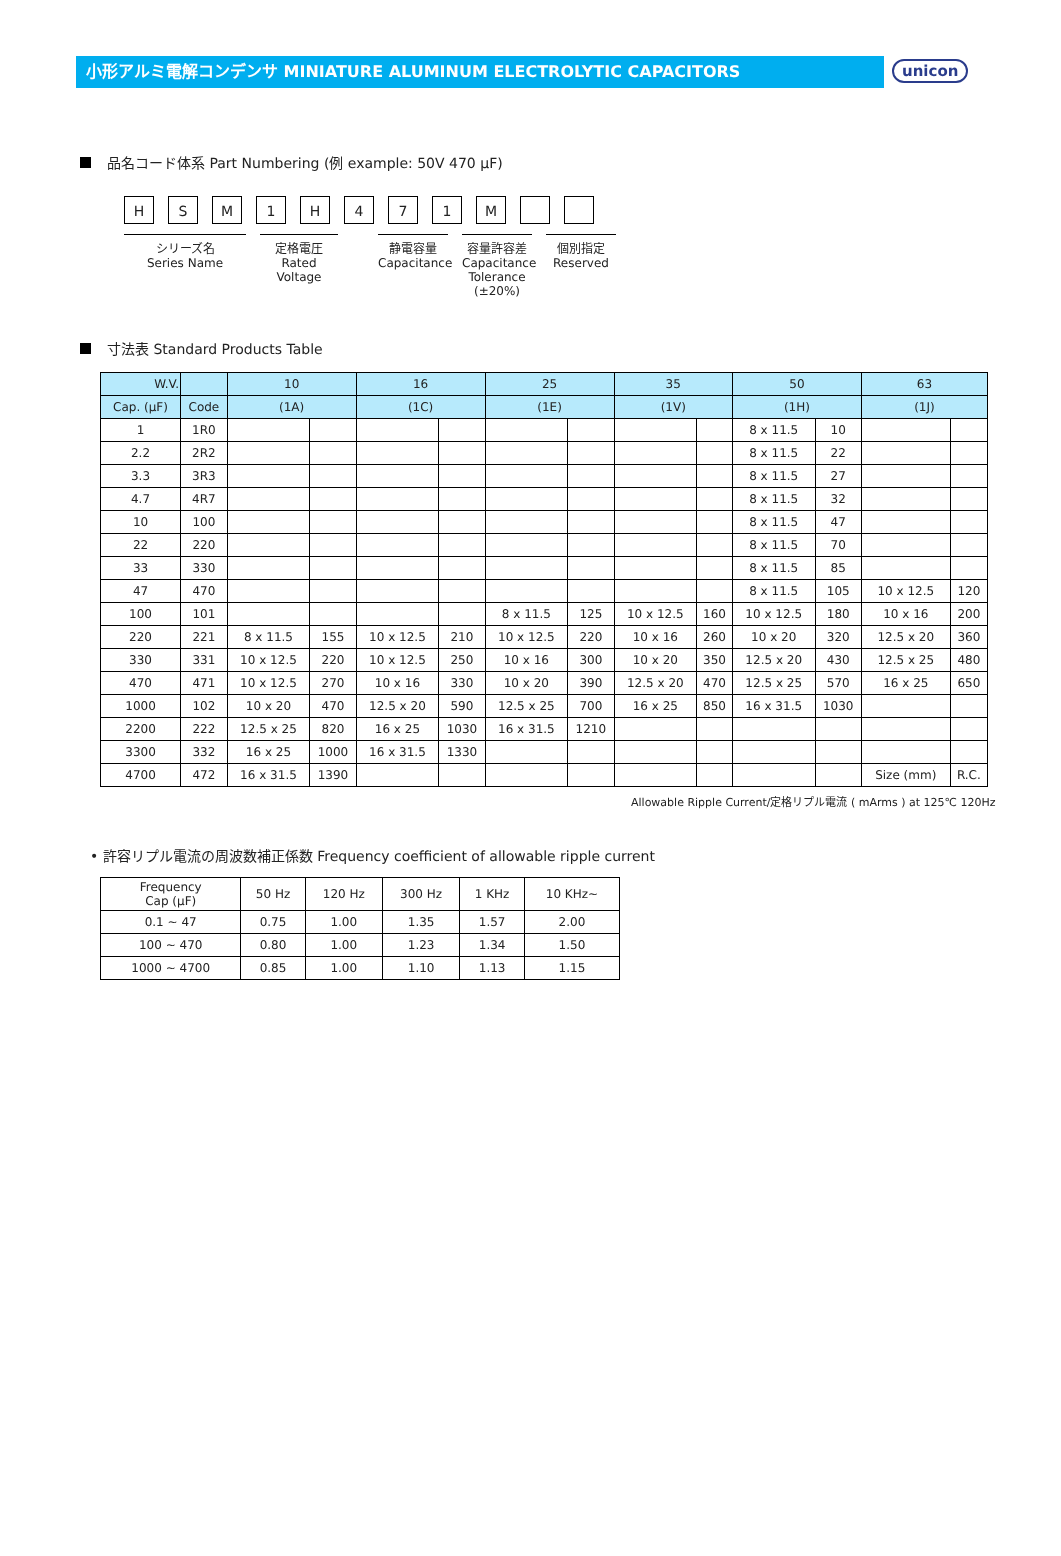小形アルミ電解コンデンサ MINIATURE ALUMINUM ELECTROLYTIC CAPACITORS
unicon
品名コード体系 Part Numbering (例 example: 50V 470 μF)
HSM 1 H 471 M
シリーズ名
Series Name
定格電圧
Rated Voltage
静電容量
Capacitance
容量許容差
Capacitance
Tolerance (±20%)
個別指定
Reserved
寸法表 Standard Products Table
| W.V. | | 10 | | 16 | | 25 | | 35 | | 50 | | 63 | |
| --- | --- | --- | --- | --- | --- | --- | --- | --- | --- | --- | --- | --- | --- |
| Cap. (μF) | Code | (1A) | | (1C) | | (1E) | | (1V) | | (1H) | | (1J) | |
| 1 | 1R0 | | | | | | | | | 8 x 11.5 | 10 | | |
| 2.2 | 2R2 | | | | | | | | | 8 x 11.5 | 22 | | |
| 3.3 | 3R3 | | | | | | | | | 8 x 11.5 | 27 | | |
| 4.7 | 4R7 | | | | | | | | | 8 x 11.5 | 32 | | |
| 10 | 100 | | | | | | | | | 8 x 11.5 | 47 | | |
| 22 | 220 | | | | | | | | | 8 x 11.5 | 70 | | |
| 33 | 330 | | | | | | | | | 8 x 11.5 | 85 | | |
| 47 | 470 | | | | | | | | | 8 x 11.5 | 105 | 10 x 12.5 | 120 |
| 100 | 101 | | | | | 8 x 11.5 | 125 | 10 x 12.5 | 160 | 10 x 12.5 | 180 | 10 x 16 | 200 |
| 220 | 221 | 8 x 11.5 | 155 | 10 x 12.5 | 210 | 10 x 12.5 | 220 | 10 x 16 | 260 | 10 x 20 | 320 | 12.5 x 20 | 360 |
| 330 | 331 | 10 x 12.5 | 220 | 10 x 12.5 | 250 | 10 x 16 | 300 | 10 x 20 | 350 | 12.5 x 20 | 430 | 12.5 x 25 | 480 |
| 470 | 471 | 10 x 12.5 | 270 | 10 x 16 | 330 | 10 x 20 | 390 | 12.5 x 20 | 470 | 12.5 x 25 | 570 | 16 x 25 | 650 |
| 1000 | 102 | 10 x 20 | 470 | 12.5 x 20 | 590 | 12.5 x 25 | 700 | 16 x 25 | 850 | 16 x 31.5 | 1030 | | |
| 2200 | 222 | 12.5 x 25 | 820 | 16 x 25 | 1030 | 16 x 31.5 | 1210 | | | | | | |
| 3300 | 332 | 16 x 25 | 1000 | 16 x 31.5 | 1330 | | | | | | | | |
| 4700 | 472 | 16 x 31.5 | 1390 | | | | | | | | | Size (mm) | R.C. |
Allowable Ripple Current/定格リプル電流 ( mArms ) at 125℃ 120Hz
• 許容リプル電流の周波数補正係数 Frequency coefficient of allowable ripple current
| Frequency Cap (μF) | 50 Hz | 120 Hz | 300 Hz | 1 KHz | 10 KHz~ |
| --- | --- | --- | --- | --- | --- |
| 0.1 ~ 47 | 0.75 | 1.00 | 1.35 | 1.57 | 2.00 |
| 100 ~ 470 | 0.80 | 1.00 | 1.23 | 1.34 | 1.50 |
| 1000 ~ 4700 | 0.85 | 1.00 | 1.10 | 1.13 | 1.15 |